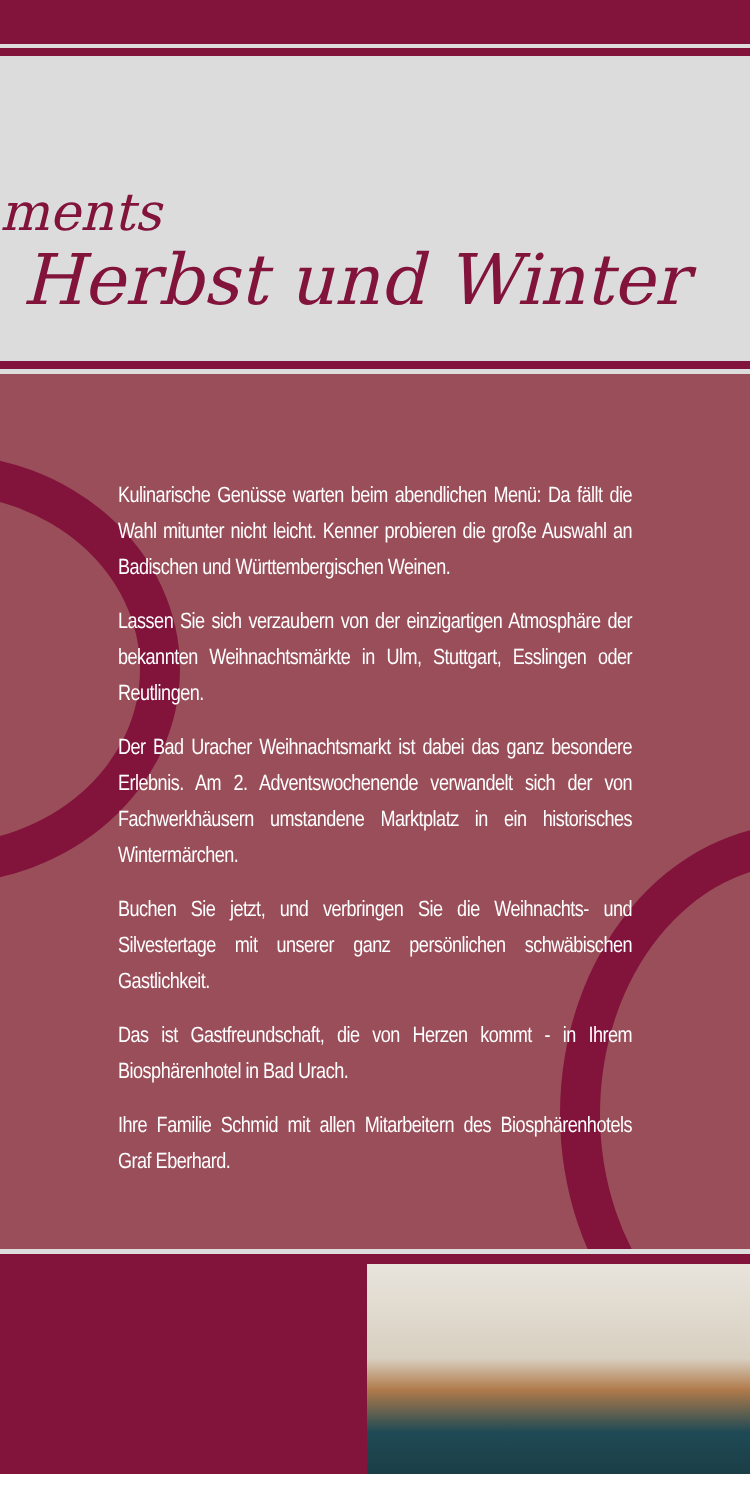ments
Herbst und Winter
Kulinarische Genüsse warten beim abendlichen Menü: Da fällt die Wahl mitunter nicht leicht. Kenner probieren die große Auswahl an Badischen und Württembergischen Weinen.
Lassen Sie sich verzaubern von der einzigartigen Atmosphäre der bekannten Weihnachtsmärkte in Ulm, Stuttgart, Esslingen oder Reutlingen.
Der Bad Uracher Weihnachtsmarkt ist dabei das ganz besondere Erlebnis. Am 2. Adventswochenende verwandelt sich der von Fachwerkhäusern umstandene Marktplatz in ein historisches Wintermärchen.
Buchen Sie jetzt, und verbringen Sie die Weihnachts- und Silvestertage mit unserer ganz persönlichen schwäbischen Gastlichkeit.
Das ist Gastfreundschaft, die von Herzen kommt - in Ihrem Biosphärenhotel in Bad Urach.
Ihre Familie Schmid mit allen Mitarbeitern des Biosphärenhotels Graf Eberhard.